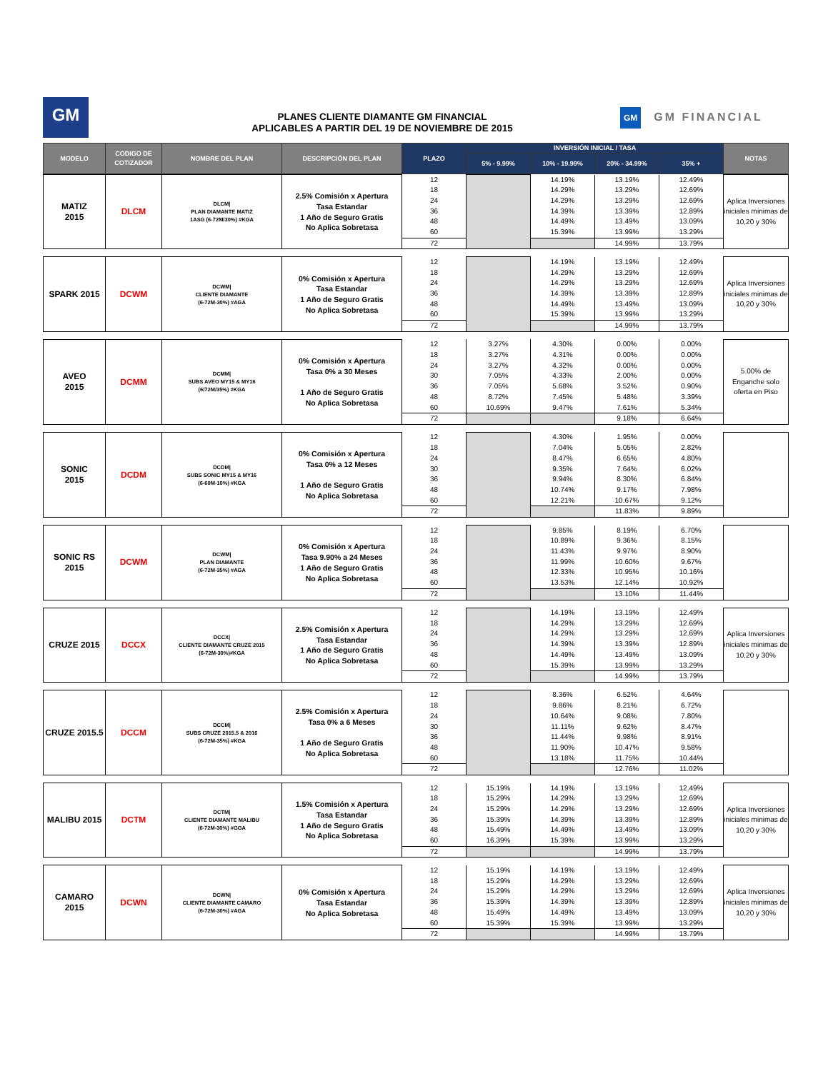GM
PLANES CLIENTE DIAMANTE GM FINANCIAL
APLICABLES A PARTIR DEL 19 DE NOVIEMBRE DE 2015
GM GM FINANCIAL
| MODELO | CODIGO DE COTIZADOR | NOMBRE DEL PLAN | DESCRIPCIÓN DEL PLAN | PLAZO | INVERSIÓN INICIAL / TASA | | | | NOTAS |
| --- | --- | --- | --- | --- | --- | --- | --- | --- | --- |
| | | | | | 5% - 9.99% | 10% - 19.99% | 20% - 34.99% | 35% + | |
| MATIZ 2015 | DLCM | DLCM/ PLAN DIAMANTE MATIZ 1ASG (6-72M/30%) #KGA | 2.5% Comisión x Apertura Tasa Estandar 1 Año de Seguro Gratis No Aplica Sobretasa | 12 | | 14.19% | 13.19% | 12.49% | Aplica Inversiones iniciales minimas de 10,20 y 30% |
| | | | | 18 | | 14.29% | 13.29% | 12.69% | |
| | | | | 24 | | 14.29% | 13.29% | 12.69% | |
| | | | | 36 | | 14.39% | 13.39% | 12.89% | |
| | | | | 48 | | 14.49% | 13.49% | 13.09% | |
| | | | | 60 | | 15.39% | 13.99% | 13.29% | |
| | | | | 72 | | | 14.99% | 13.79% | |
| SPARK 2015 | DCWM | DCWM/ CLIENTE DIAMANTE (6-72M-30%) #AGA | 0% Comisión x Apertura Tasa Estandar 1 Año de Seguro Gratis No Aplica Sobretasa | 12 | | 14.19% | 13.19% | 12.49% | Aplica Inversiones iniciales minimas de 10,20 y 30% |
| | | | | 18 | | 14.29% | 13.29% | 12.69% | |
| | | | | 24 | | 14.29% | 13.29% | 12.69% | |
| | | | | 36 | | 14.39% | 13.39% | 12.89% | |
| | | | | 48 | | 14.49% | 13.49% | 13.09% | |
| | | | | 60 | | 15.39% | 13.99% | 13.29% | |
| | | | | 72 | | | 14.99% | 13.79% | |
| AVEO 2015 | DCMM | DCMM/ SUBS AVEO MY15 & MY16 (6/72M/35%) #KGA | 0% Comisión x Apertura Tasa 0% a 30 Meses 1 Año de Seguro Gratis No Aplica Sobretasa | 12 | 3.27% | 4.30% | 0.00% | 0.00% | 5.00% de Enganche solo oferta en Piso |
| | | | | 18 | 3.27% | 4.31% | 0.00% | 0.00% | |
| | | | | 24 | 3.27% | 4.32% | 0.00% | 0.00% | |
| | | | | 30 | 7.05% | 4.33% | 2.00% | 0.00% | |
| | | | | 36 | 7.05% | 5.68% | 3.52% | 0.90% | |
| | | | | 48 | 8.72% | 7.45% | 5.48% | 3.39% | |
| | | | | 60 | 10.69% | 9.47% | 7.61% | 5.34% | |
| | | | | 72 | | | 9.18% | 6.64% | |
| SONIC 2015 | DCDM | DCDM/ SUBS SONIC MY15 & MY16 (6-60M-10%) #KGA | 0% Comisión x Apertura Tasa 0% a 12 Meses 1 Año de Seguro Gratis No Aplica Sobretasa | 12 | | 4.30% | 1.95% | 0.00% | |
| | | | | 18 | | 7.04% | 5.05% | 2.82% | |
| | | | | 24 | | 8.47% | 6.65% | 4.80% | |
| | | | | 30 | | 9.35% | 7.64% | 6.02% | |
| | | | | 36 | | 9.94% | 8.30% | 6.84% | |
| | | | | 48 | | 10.74% | 9.17% | 7.98% | |
| | | | | 60 | | 12.21% | 10.67% | 9.12% | |
| | | | | 72 | | | 11.83% | 9.89% | |
| SONIC RS 2015 | DCWM | DCWM/ PLAN DIAMANTE (6-72M-35%) #AGA | 0% Comisión x Apertura Tasa 9.90% a 24 Meses 1 Año de Seguro Gratis No Aplica Sobretasa | 12 | | 9.85% | 8.19% | 6.70% | |
| | | | | 18 | | 10.89% | 9.36% | 8.15% | |
| | | | | 24 | | 11.43% | 9.97% | 8.90% | |
| | | | | 36 | | 11.99% | 10.60% | 9.67% | |
| | | | | 48 | | 12.33% | 10.95% | 10.16% | |
| | | | | 60 | | 13.53% | 12.14% | 10.92% | |
| | | | | 72 | | | 13.10% | 11.44% | |
| CRUZE 2015 | DCCX | DCCX/ CLIENTE DIAMANTE CRUZE 2015 (6-72M-30%)#KGA | 2.5% Comisión x Apertura Tasa Estandar 1 Año de Seguro Gratis No Aplica Sobretasa | 12 | | 14.19% | 13.19% | 12.49% | Aplica Inversiones iniciales minimas de 10,20 y 30% |
| | | | | 18 | | 14.29% | 13.29% | 12.69% | |
| | | | | 24 | | 14.29% | 13.29% | 12.69% | |
| | | | | 36 | | 14.39% | 13.39% | 12.89% | |
| | | | | 48 | | 14.49% | 13.49% | 13.09% | |
| | | | | 60 | | 15.39% | 13.99% | 13.29% | |
| | | | | 72 | | | 14.99% | 13.79% | |
| CRUZE 2015.5 | DCCM | DCCM/ SUBS CRUZE 2015.5 & 2016 (6-72M-35%) #KGA | 2.5% Comisión x Apertura Tasa 0% a 6 Meses 1 Año de Seguro Gratis No Aplica Sobretasa | 12 | | 8.36% | 6.52% | 4.64% | |
| | | | | 18 | | 9.86% | 8.21% | 6.72% | |
| | | | | 24 | | 10.64% | 9.08% | 7.80% | |
| | | | | 30 | | 11.11% | 9.62% | 8.47% | |
| | | | | 36 | | 11.44% | 9.98% | 8.91% | |
| | | | | 48 | | 11.90% | 10.47% | 9.58% | |
| | | | | 60 | | 13.18% | 11.75% | 10.44% | |
| | | | | 72 | | | 12.76% | 11.02% | |
| MALIBU 2015 | DCTM | DCTM/ CLIENTE DIAMANTE MALIBU (6-72M-30%) #GGA | 1.5% Comisión x Apertura Tasa Estandar 1 Año de Seguro Gratis No Aplica Sobretasa | 12 | 15.19% | 14.19% | 13.19% | 12.49% | Aplica Inversiones iniciales minimas de 10,20 y 30% |
| | | | | 18 | 15.29% | 14.29% | 13.29% | 12.69% | |
| | | | | 24 | 15.29% | 14.29% | 13.29% | 12.69% | |
| | | | | 36 | 15.39% | 14.39% | 13.39% | 12.89% | |
| | | | | 48 | 15.49% | 14.49% | 13.49% | 13.09% | |
| | | | | 60 | 16.39% | 15.39% | 13.99% | 13.29% | |
| | | | | 72 | | | 14.99% | 13.79% | |
| CAMARO 2015 | DCWN | DCWN/ CLIENTE DIAMANTE CAMARO (6-72M-30%) #AGA | 0% Comisión x Apertura Tasa Estandar No Aplica Sobretasa | 12 | 15.19% | 14.19% | 13.19% | 12.49% | Aplica Inversiones iniciales minimas de 10,20 y 30% |
| | | | | 18 | 15.29% | 14.29% | 13.29% | 12.69% | |
| | | | | 24 | 15.29% | 14.29% | 13.29% | 12.69% | |
| | | | | 36 | 15.39% | 14.39% | 13.39% | 12.89% | |
| | | | | 48 | 15.49% | 14.49% | 13.49% | 13.09% | |
| | | | | 60 | 15.39% | 15.39% | 13.99% | 13.29% | |
| | | | | 72 | | | 14.99% | 13.79% | |